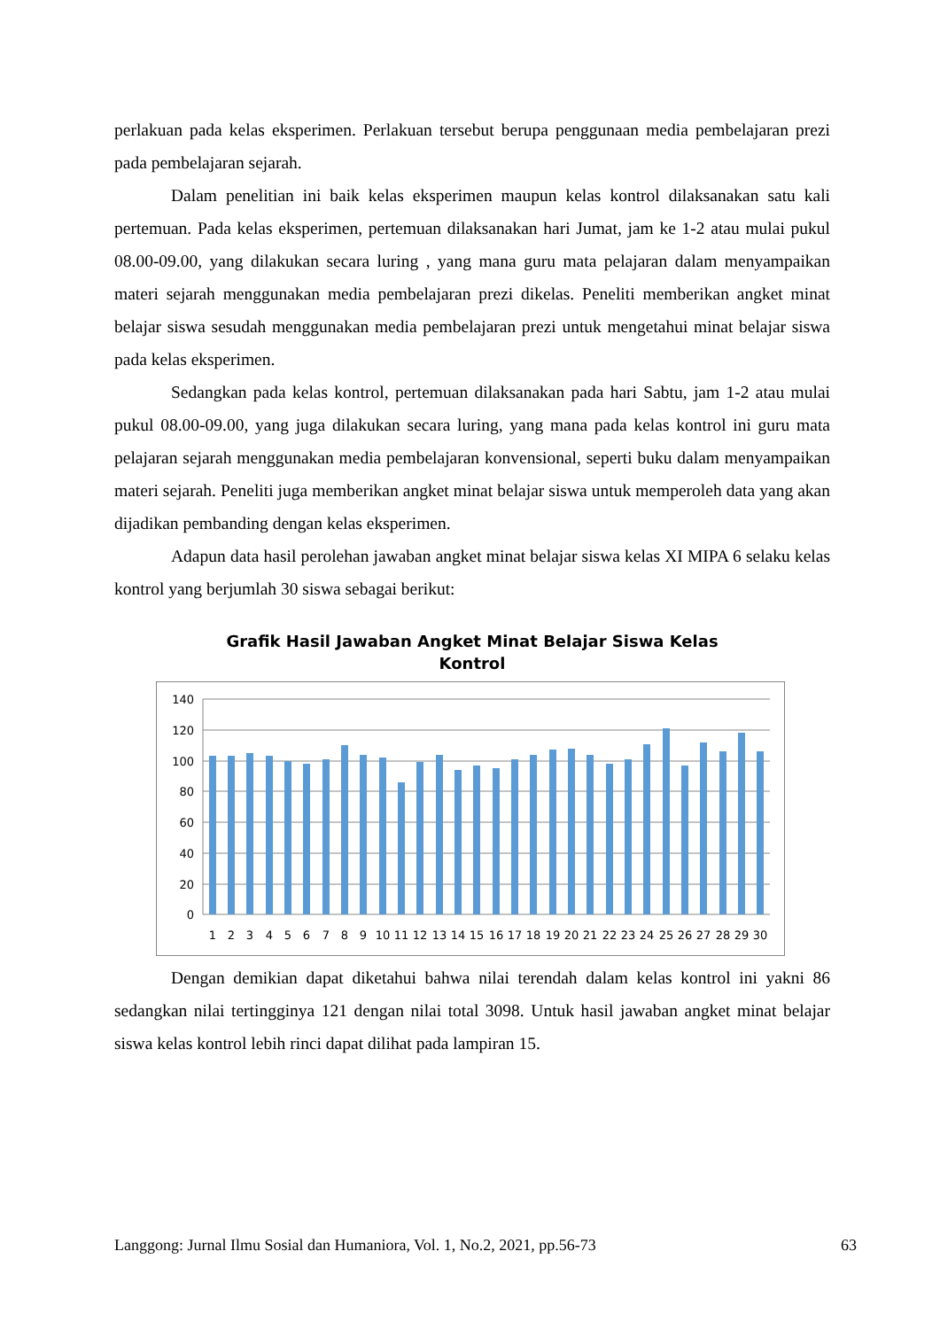perlakuan pada kelas eksperimen. Perlakuan tersebut berupa penggunaan media pembelajaran prezi pada pembelajaran sejarah.
Dalam penelitian ini baik kelas eksperimen maupun kelas kontrol dilaksanakan satu kali pertemuan. Pada kelas eksperimen, pertemuan dilaksanakan hari Jumat, jam ke 1-2 atau mulai pukul 08.00-09.00, yang dilakukan secara luring , yang mana guru mata pelajaran dalam menyampaikan materi sejarah menggunakan media pembelajaran prezi dikelas. Peneliti memberikan angket minat belajar siswa sesudah menggunakan media pembelajaran prezi untuk mengetahui minat belajar siswa pada kelas eksperimen.
Sedangkan pada kelas kontrol, pertemuan dilaksanakan pada hari Sabtu, jam 1-2 atau mulai pukul 08.00-09.00, yang juga dilakukan secara luring, yang mana pada kelas kontrol ini guru mata pelajaran sejarah menggunakan media pembelajaran konvensional, seperti buku dalam menyampaikan materi sejarah. Peneliti juga memberikan angket minat belajar siswa untuk memperoleh data yang akan dijadikan pembanding dengan kelas eksperimen.
Adapun data hasil perolehan jawaban angket minat belajar siswa kelas XI MIPA 6 selaku kelas kontrol yang berjumlah 30 siswa sebagai berikut:
Grafik Hasil Jawaban Angket Minat Belajar Siswa Kelas
Kontrol
140
120
100
80
60
40
20
0
1
2
3
4
5
6
7
8
9
10
11
12
13
14
15
16
17
18
19
20
21
22
23
24
25
26
27
28
29
30
Dengan demikian dapat diketahui bahwa nilai terendah dalam kelas kontrol ini yakni 86 sedangkan nilai tertingginya 121 dengan nilai total 3098. Untuk hasil jawaban angket minat belajar siswa kelas kontrol lebih rinci dapat dilihat pada lampiran 15.
Langgong: Jurnal Ilmu Sosial dan Humaniora, Vol. 1, No.2, 2021, pp.56-73 63